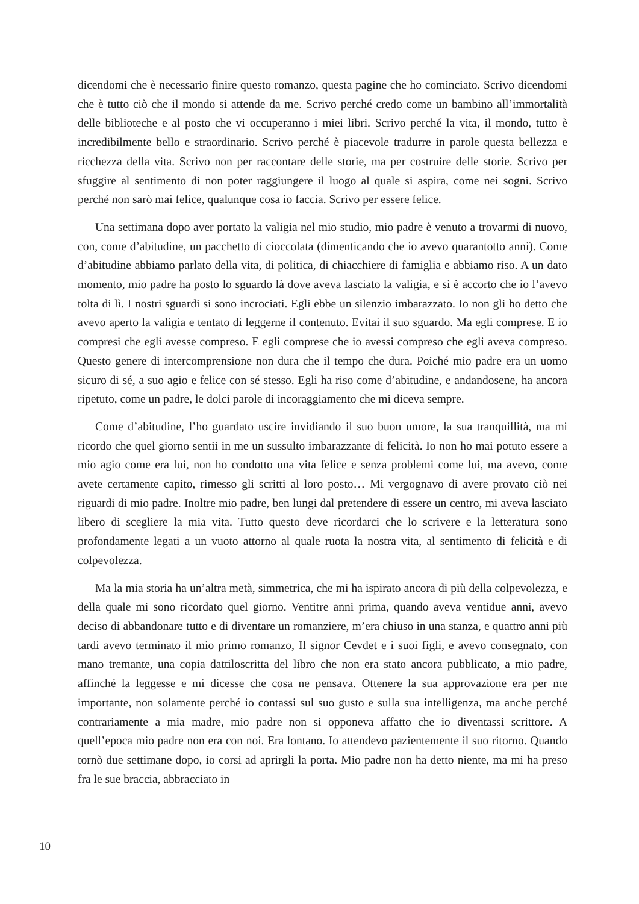dicendomi che è necessario finire questo romanzo, questa pagine che ho cominciato. Scrivo dicendomi che è tutto ciò che il mondo si attende da me. Scrivo perché credo come un bambino all’immortalità delle biblioteche e al posto che vi occuperanno i miei libri. Scrivo perché la vita, il mondo, tutto è incredibilmente bello e straordinario. Scrivo perché è piacevole tradurre in parole questa bellezza e ricchezza della vita. Scrivo non per raccontare delle storie, ma per costruire delle storie. Scrivo per sfuggire al sentimento di non poter raggiungere il luogo al quale si aspira, come nei sogni. Scrivo perché non sarò mai felice, qualunque cosa io faccia. Scrivo per essere felice.
Una settimana dopo aver portato la valigia nel mio studio, mio padre è venuto a trovarmi di nuovo, con, come d’abitudine, un pacchetto di cioccolata (dimenticando che io avevo quarantotto anni). Come d’abitudine abbiamo parlato della vita, di politica, di chiacchiere di famiglia e abbiamo riso. A un dato momento, mio padre ha posto lo sguardo là dove aveva lasciato la valigia, e si è accorto che io l’avevo tolta di lì. I nostri sguardi si sono incrociati. Egli ebbe un silenzio imbarazzato. Io non gli ho detto che avevo aperto la valigia e tentato di leggerne il contenuto. Evitai il suo sguardo. Ma egli comprese. E io compresi che egli avesse compreso. E egli comprese che io avessi compreso che egli aveva compreso. Questo genere di intercomprensione non dura che il tempo che dura. Poiché mio padre era un uomo sicuro di sé, a suo agio e felice con sé stesso. Egli ha riso come d’abitudine, e andandosene, ha ancora ripetuto, come un padre, le dolci parole di incoraggiamento che mi diceva sempre.
Come d’abitudine, l’ho guardato uscire invidiando il suo buon umore, la sua tranquillità, ma mi ricordo che quel giorno sentii in me un sussulto imbarazzante di felicità. Io non ho mai potuto essere a mio agio come era lui, non ho condotto una vita felice e senza problemi come lui, ma avevo, come avete certamente capito, rimesso gli scritti al loro posto… Mi vergognavo di avere provato ciò nei riguardi di mio padre. Inoltre mio padre, ben lungi dal pretendere di essere un centro, mi aveva lasciato libero di scegliere la mia vita. Tutto questo deve ricordarci che lo scrivere e la letteratura sono profondamente legati a un vuoto attorno al quale ruota la nostra vita, al sentimento di felicità e di colpevolezza.
Ma la mia storia ha un’altra metà, simmetrica, che mi ha ispirato ancora di più della colpevolezza, e della quale mi sono ricordato quel giorno. Ventitre anni prima, quando aveva ventidue anni, avevo deciso di abbandonare tutto e di diventare un romanziere, m’era chiuso in una stanza, e quattro anni più tardi avevo terminato il mio primo romanzo, Il signor Cevdet e i suoi figli, e avevo consegnato, con mano tremante, una copia dattiloscritta del libro che non era stato ancora pubblicato, a mio padre, affinché la leggesse e mi dicesse che cosa ne pensava. Ottenere la sua approvazione era per me importante, non solamente perché io contassi sul suo gusto e sulla sua intelligenza, ma anche perché contrariamente a mia madre, mio padre non si opponeva affatto che io diventassi scrittore. A quell’epoca mio padre non era con noi. Era lontano. Io attendevo pazientemente il suo ritorno. Quando tornò due settimane dopo, io corsi ad aprirgli la porta. Mio padre non ha detto niente, ma mi ha preso fra le sue braccia, abbracciato in
10